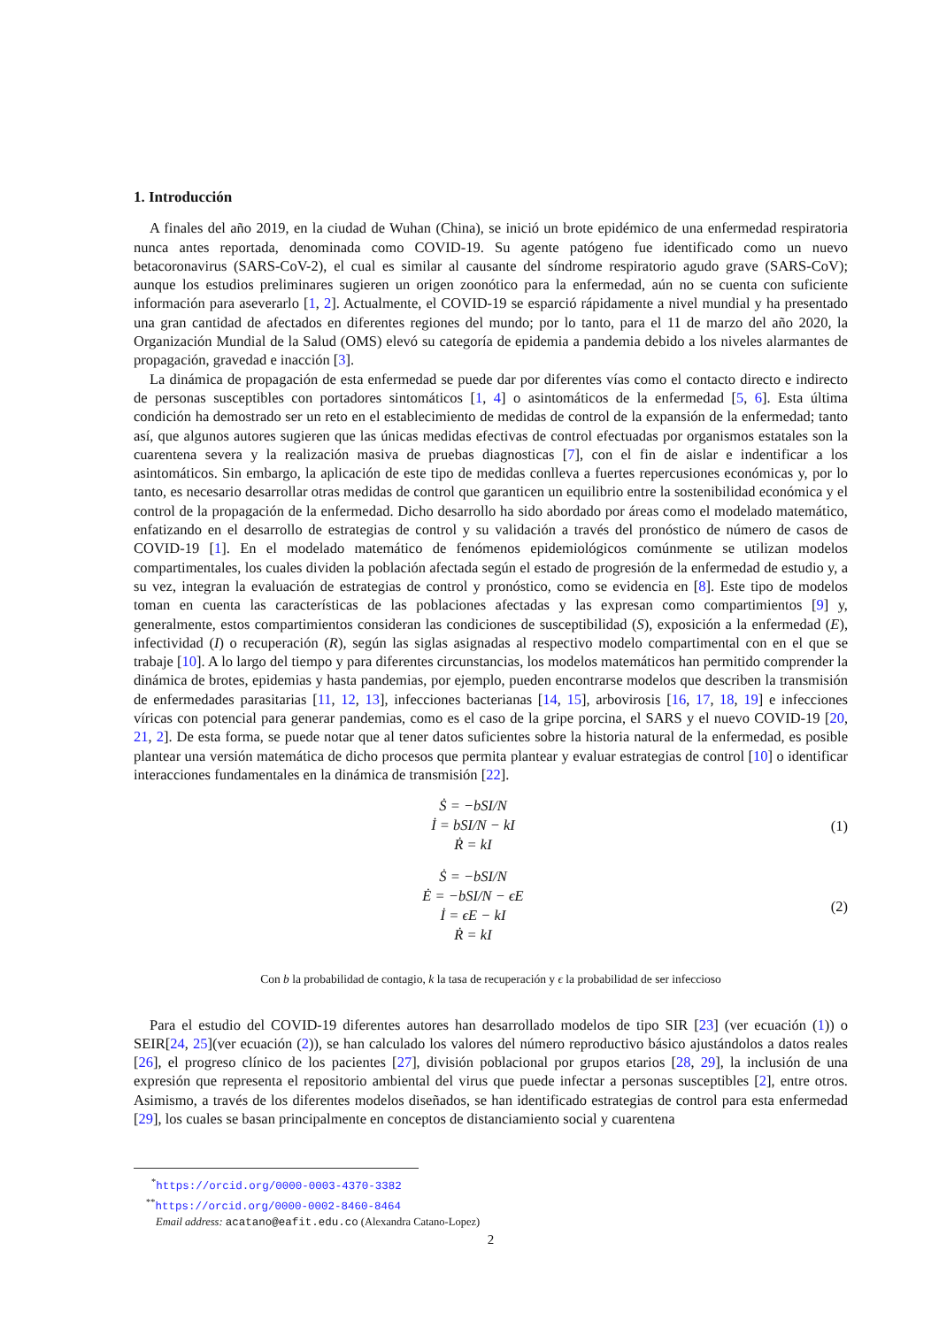1. Introducción
A finales del año 2019, en la ciudad de Wuhan (China), se inició un brote epidémico de una enfermedad respiratoria nunca antes reportada, denominada como COVID-19. Su agente patógeno fue identificado como un nuevo betacoronavirus (SARS-CoV-2), el cual es similar al causante del síndrome respiratorio agudo grave (SARS-CoV); aunque los estudios preliminares sugieren un origen zoonótico para la enfermedad, aún no se cuenta con suficiente información para aseverarlo [1, 2]. Actualmente, el COVID-19 se esparció rápidamente a nivel mundial y ha presentado una gran cantidad de afectados en diferentes regiones del mundo; por lo tanto, para el 11 de marzo del año 2020, la Organización Mundial de la Salud (OMS) elevó su categoría de epidemia a pandemia debido a los niveles alarmantes de propagación, gravedad e inacción [3].
La dinámica de propagación de esta enfermedad se puede dar por diferentes vías como el contacto directo e indirecto de personas susceptibles con portadores sintomáticos [1, 4] o asintomáticos de la enfermedad [5, 6]. Esta última condición ha demostrado ser un reto en el establecimiento de medidas de control de la expansión de la enfermedad; tanto así, que algunos autores sugieren que las únicas medidas efectivas de control efectuadas por organismos estatales son la cuarentena severa y la realización masiva de pruebas diagnosticas [7], con el fin de aislar e indentificar a los asintomáticos. Sin embargo, la aplicación de este tipo de medidas conlleva a fuertes repercusiones económicas y, por lo tanto, es necesario desarrollar otras medidas de control que garanticen un equilibrio entre la sostenibilidad económica y el control de la propagación de la enfermedad. Dicho desarrollo ha sido abordado por áreas como el modelado matemático, enfatizando en el desarrollo de estrategias de control y su validación a través del pronóstico de número de casos de COVID-19 [1]. En el modelado matemático de fenómenos epidemiológicos comúnmente se utilizan modelos compartimentales, los cuales dividen la población afectada según el estado de progresión de la enfermedad de estudio y, a su vez, integran la evaluación de estrategias de control y pronóstico, como se evidencia en [8]. Este tipo de modelos toman en cuenta las características de las poblaciones afectadas y las expresan como compartimientos [9] y, generalmente, estos compartimientos consideran las condiciones de susceptibilidad (S), exposición a la enfermedad (E), infectividad (I) o recuperación (R), según las siglas asignadas al respectivo modelo compartimental con en el que se trabaje [10]. A lo largo del tiempo y para diferentes circunstancias, los modelos matemáticos han permitido comprender la dinámica de brotes, epidemias y hasta pandemias, por ejemplo, pueden encontrarse modelos que describen la transmisión de enfermedades parasitarias [11, 12, 13], infecciones bacterianas [14, 15], arbovirosis [16, 17, 18, 19] e infecciones víricas con potencial para generar pandemias, como es el caso de la gripe porcina, el SARS y el nuevo COVID-19 [20, 21, 2]. De esta forma, se puede notar que al tener datos suficientes sobre la historia natural de la enfermedad, es posible plantear una versión matemática de dicho procesos que permita plantear y evaluar estrategias de control [10] o identificar interacciones fundamentales en la dinámica de transmisión [22].
Ṡ = −bSI/N
İ = bSI/N − kI
Ṙ = kI
(1)
Ṡ = −bSI/N
Ė = −bSI/N − ϵE
İ = ϵE − kI
Ṙ = kI
(2)
Con b la probabilidad de contagio, k la tasa de recuperación y ϵ la probabilidad de ser infeccioso
Para el estudio del COVID-19 diferentes autores han desarrollado modelos de tipo SIR [23] (ver ecuación (1)) o SEIR[24, 25](ver ecuación (2)), se han calculado los valores del número reproductivo básico ajustándolos a datos reales [26], el progreso clínico de los pacientes [27], división poblacional por grupos etarios [28, 29], la inclusión de una expresión que representa el repositorio ambiental del virus que puede infectar a personas susceptibles [2], entre otros. Asimismo, a través de los diferentes modelos diseñados, se han identificado estrategias de control para esta enfermedad [29], los cuales se basan principalmente en conceptos de distanciamiento social y cuarentena
<sup>*</sup> https://orcid.org/0000-0003-4370-3382
<sup>**</sup> https://orcid.org/0000-0002-8460-8464
Email address: acatano@eafit.edu.co (Alexandra Catano-Lopez)
2